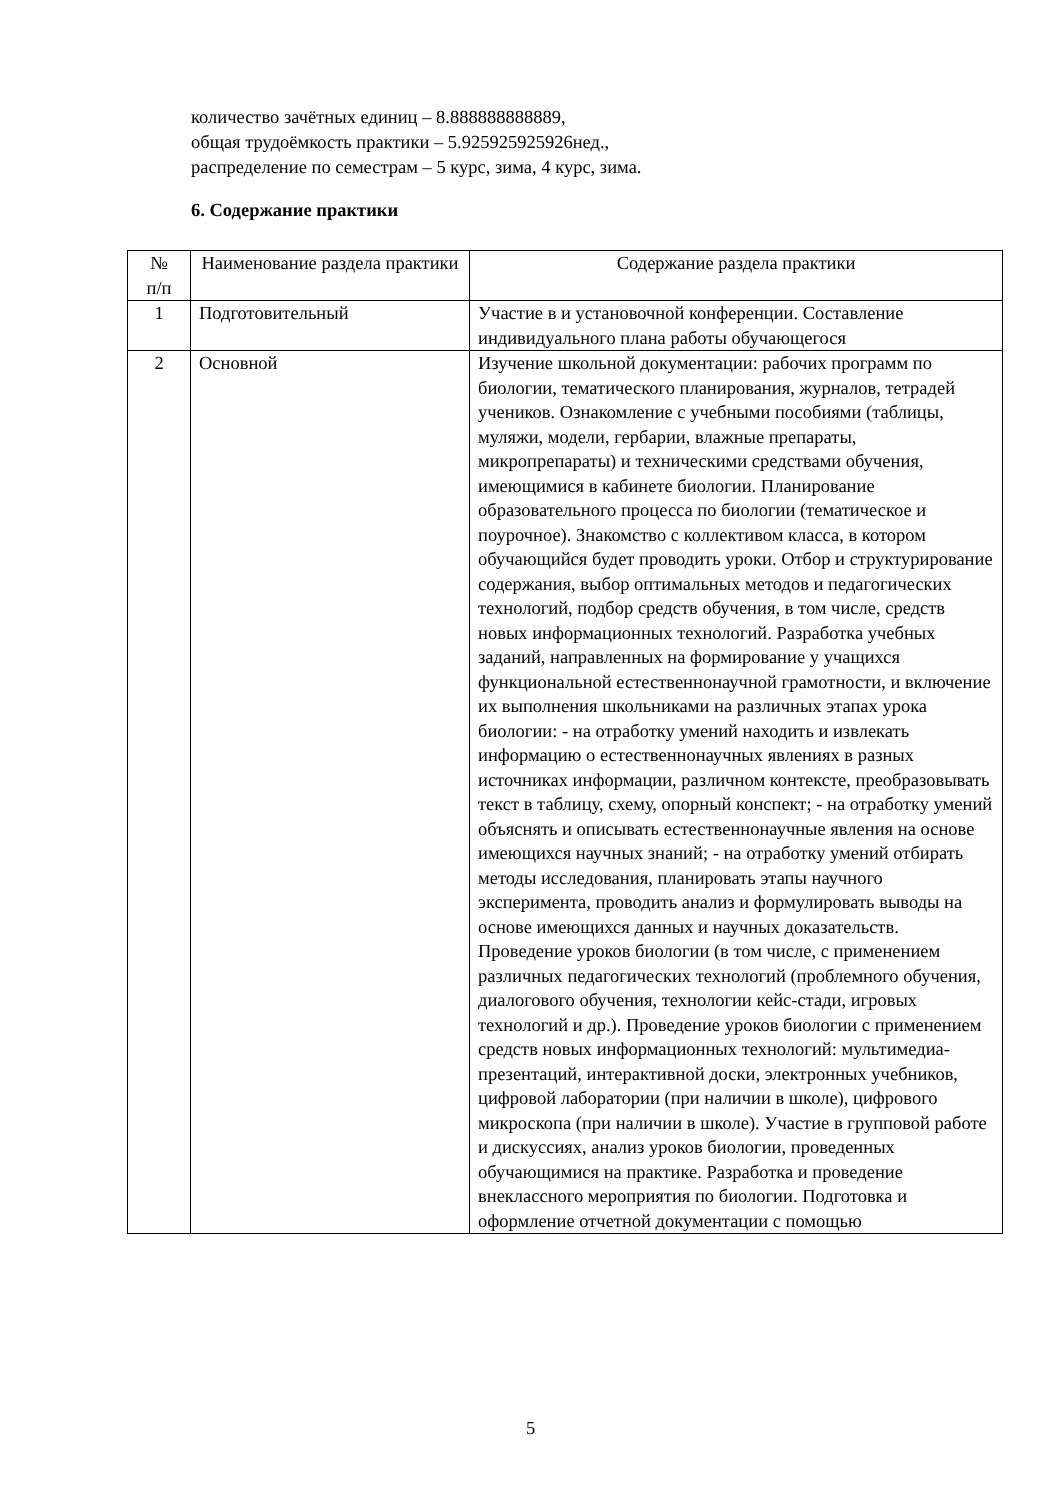количество зачётных единиц – 8.888888888889,
общая трудоёмкость практики – 5.925925925926нед.,
распределение по семестрам – 5 курс, зима, 4 курс, зима.
6. Содержание практики
| № п/п | Наименование раздела практики | Содержание раздела практики |
| --- | --- | --- |
| 1 | Подготовительный | Участие в и установочной конференции. Составление индивидуального плана работы обучающегося |
| 2 | Основной | Изучение школьной документации: рабочих программ по биологии, тематического планирования, журналов, тетрадей учеников. Ознакомление с учебными пособиями (таблицы, муляжи, модели, гербарии, влажные препараты, микропрепараты) и техническими средствами обучения, имеющимися в кабинете биологии. Планирование образовательного процесса по биологии (тематическое и поурочное). Знакомство с коллективом класса, в котором обучающийся будет проводить уроки. Отбор и структурирование содержания, выбор оптимальных методов и педагогических технологий, подбор средств обучения, в том числе, средств новых информационных технологий. Разработка учебных заданий, направленных на формирование у учащихся функциональной естественнонаучной грамотности, и включение их выполнения школьниками на различных этапах урока биологии: - на отработку умений находить и извлекать информацию о естественнонаучных явлениях в разных источниках информации, различном контексте, преобразовывать текст в таблицу, схему, опорный конспект; - на отработку умений объяснять и описывать естественнонаучные явления на основе имеющихся научных знаний; - на отработку умений отбирать методы исследования, планировать этапы научного эксперимента, проводить анализ и формулировать выводы на основе имеющихся данных и научных доказательств. Проведение уроков биологии (в том числе, с применением различных педагогических технологий (проблемного обучения, диалогового обучения, технологии кейс-стади, игровых технологий и др.). Проведение уроков биологии с применением средств новых информационных технологий: мультимедиа-презентаций, интерактивной доски, электронных учебников, цифровой лаборатории (при наличии в школе), цифрового микроскопа (при наличии в школе). Участие в групповой работе и дискуссиях, анализ уроков биологии, проведенных обучающимися на практике. Разработка и проведение внеклассного мероприятия по биологии. Подготовка и оформление отчетной документации с помощью |
5